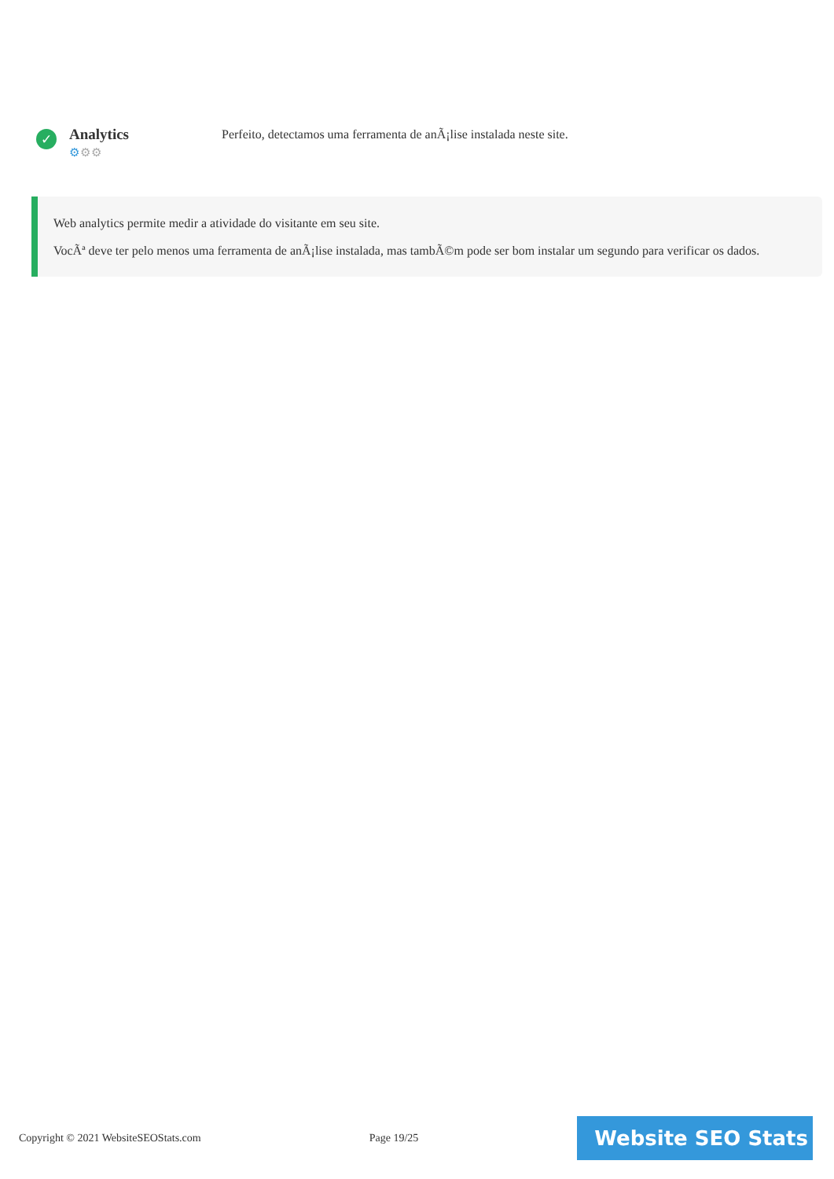✓
Analytics
⚙⚙⚙
Perfeito, detectamos uma ferramenta de anÃ¡lise instalada neste site.
Web analytics permite medir a atividade do visitante em seu site.
VocÃª deve ter pelo menos uma ferramenta de anÃ¡lise instalada, mas tambÃ©m pode ser bom instalar um segundo para verificar os dados.
Copyright © 2021 WebsiteSEOStats.com Page 19/25
Website SEO Stats